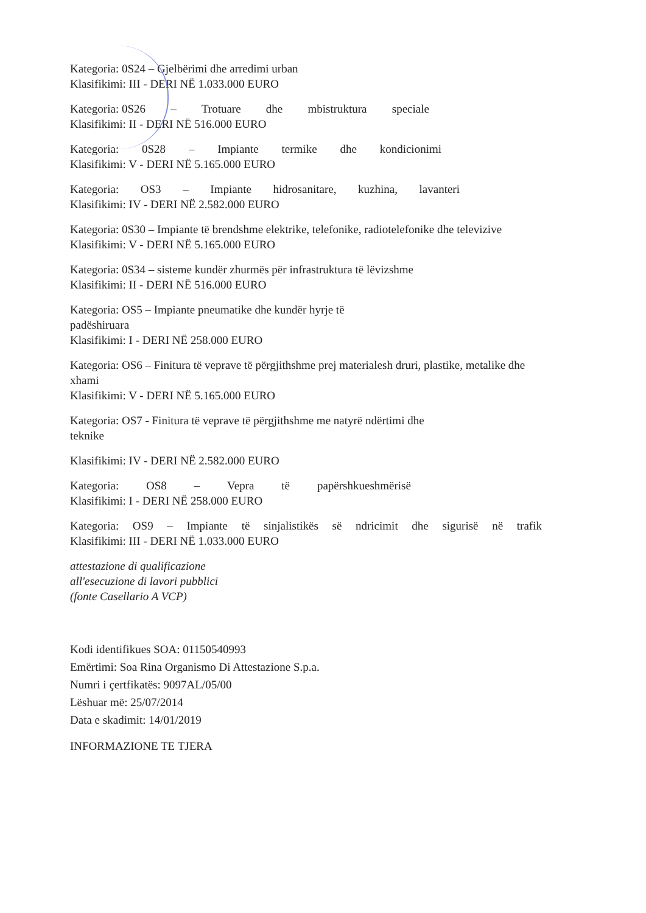Kategoria: 0S24 – Gjelbërimi dhe arredimi urban
Klasifikimi: III - DERI NË 1.033.000 EURO
Kategoria: 0S26 – Trotuare dhe mbistruktura speciale
Klasifikimi: II - DERI NË 516.000 EURO
Kategoria: 0S28 – Impiante termike dhe kondicionimi
Klasifikimi: V - DERI NË 5.165.000 EURO
Kategoria: OS3 – Impiante hidrosanitare, kuzhina, lavanteri
Klasifikimi: IV - DERI NË 2.582.000 EURO
Kategoria: 0S30 – Impiante të brendshme elektrike, telefonike, radiotelefonike dhe televizive
Klasifikimi: V - DERI NË 5.165.000 EURO
Kategoria: 0S34 – sisteme kundër zhurmës për infrastruktura të lëvizshme
Klasifikimi: II - DERI NË 516.000 EURO
Kategoria: OS5 – Impiante pneumatike dhe kundër hyrje të
padëshiruara
Klasifikimi: I - DERI NË 258.000 EURO
Kategoria: OS6 – Finitura të veprave të përgjithshme prej materialesh druri, plastike, metalike dhe xhami
Klasifikimi: V - DERI NË 5.165.000 EURO
Kategoria: OS7 - Finitura të veprave të përgjithshme me natyrë ndërtimi dhe
teknike
Klasifikimi: IV - DERI NË 2.582.000 EURO
Kategoria: OS8 – Vepra të papërshkueshmërisë
Klasifikimi: I - DERI NË 258.000 EURO
Kategoria: OS9 – Impiante të sinjalistikës së ndricimit dhe sigurisë në trafik
Klasifikimi: III - DERI NË 1.033.000 EURO
attestazione di qualificazione
all'esecuzione di lavori pubblici
(fonte Casellario A VCP)
Kodi identifikues SOA: 01150540993
Emërtimi: Soa Rina Organismo Di Attestazione S.p.a.
Numri i çertfikatës: 9097AL/05/00
Lëshuar më: 25/07/2014
Data e skadimit: 14/01/2019
INFORMAZIONE TE TJERA